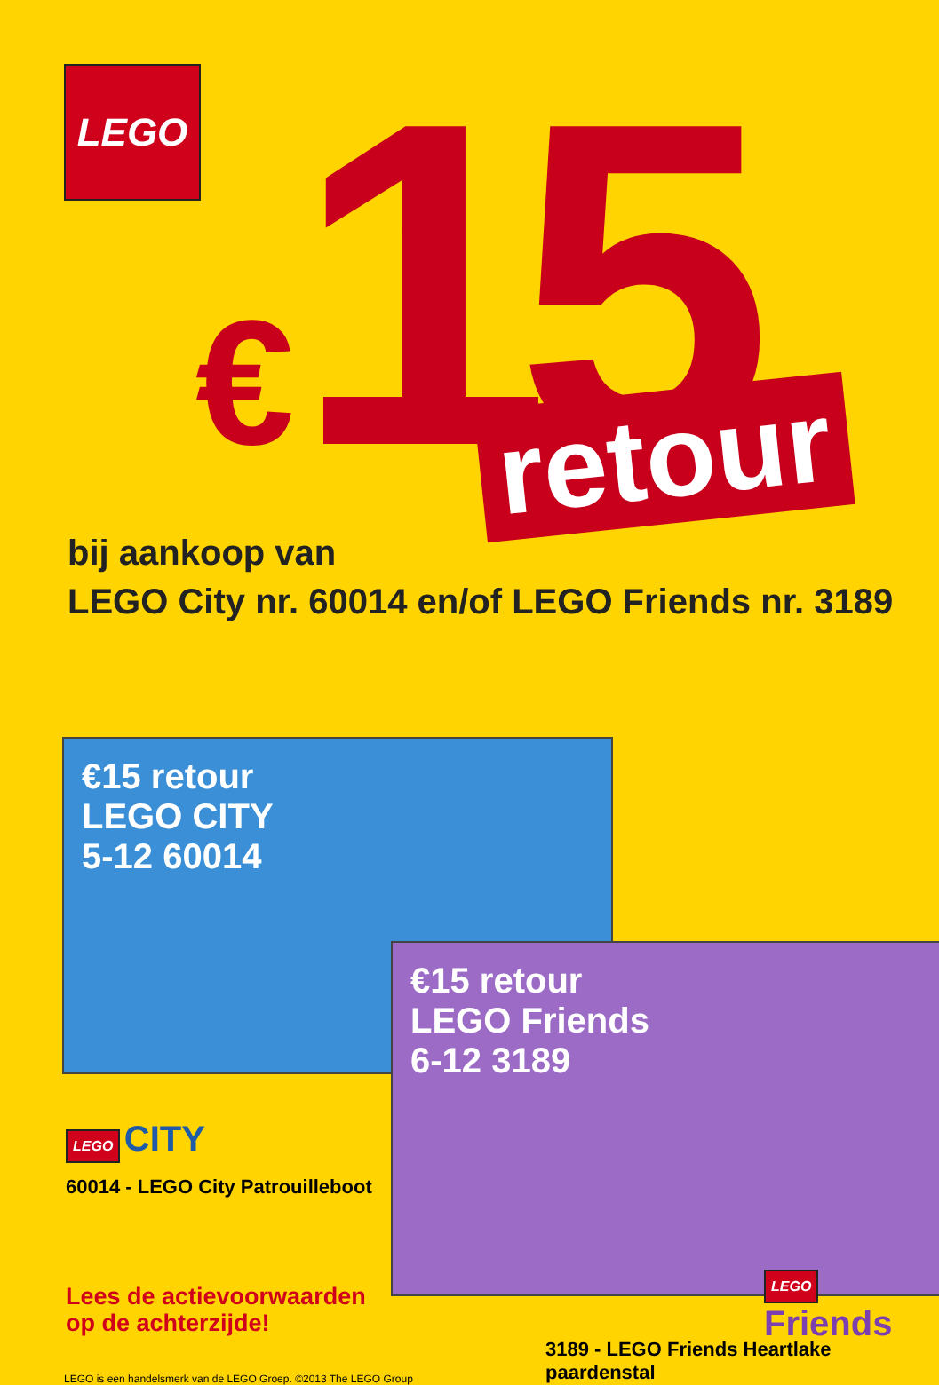LEGO €15 retour
bij aankoop van
LEGO City nr. 60014 en/of LEGO Friends nr. 3189
€15 retour
LEGO CITY
5-12 60014
€15 retour
LEGO Friends
6-12 3189
LEGO CITY
60014 - LEGO City Patrouilleboot
Lees de actievoorwaarden
op de achterzijde!
LEGO Friends
3189 - LEGO Friends Heartlake paardenstal
LEGO is een handelsmerk van de LEGO Groep. ©2013 The LEGO Group